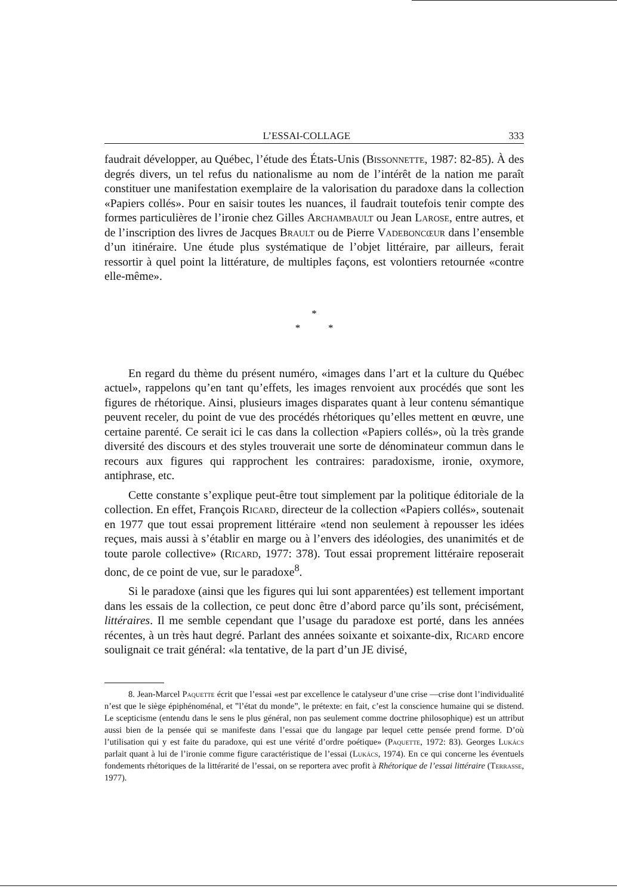L’ESSAI-COLLAGE 333
faudrait développer, au Québec, l’étude des États-Unis (Bissonnette, 1987: 82-85). À des degrés divers, un tel refus du nationalisme au nom de l’intérêt de la nation me paraît constituer une manifestation exemplaire de la valorisation du paradoxe dans la collection «Papiers collés». Pour en saisir toutes les nuances, il faudrait toutefois tenir compte des formes particulières de l’ironie chez Gilles Archambault ou Jean Larose, entre autres, et de l’inscription des livres de Jacques Brault ou de Pierre Vadeboncœur dans l’ensemble d’un itinéraire. Une étude plus systématique de l’objet littéraire, par ailleurs, ferait ressortir à quel point la littérature, de multiples façons, est volontiers retournée «contre elle-même».
*
* *
En regard du thème du présent numéro, «images dans l’art et la culture du Québec actuel», rappelons qu’en tant qu’effets, les images renvoient aux procédés que sont les figures de rhétorique. Ainsi, plusieurs images disparates quant à leur contenu sémantique peuvent receler, du point de vue des procédés rhétoriques qu’elles mettent en œuvre, une certaine parenté. Ce serait ici le cas dans la collection «Papiers collés», où la très grande diversité des discours et des styles trouverait une sorte de dénominateur commun dans le recours aux figures qui rapprochent les contraires: paradoxisme, ironie, oxymore, antiphrase, etc.
Cette constante s’explique peut-être tout simplement par la politique éditoriale de la collection. En effet, François Ricard, directeur de la collection «Papiers collés», soutenait en 1977 que tout essai proprement littéraire «tend non seulement à repousser les idées reçues, mais aussi à s’établir en marge ou à l’envers des idéologies, des unanimités et de toute parole collective» (Ricard, 1977: 378). Tout essai proprement littéraire reposerait donc, de ce point de vue, sur le paradoxe<sup>8</sup>.
Si le paradoxe (ainsi que les figures qui lui sont apparentées) est tellement important dans les essais de la collection, ce peut donc être d’abord parce qu’ils sont, précisément, littéraires. Il me semble cependant que l’usage du paradoxe est porté, dans les années récentes, à un très haut degré. Parlant des années soixante et soixante-dix, Ricard encore soulignait ce trait général: «la tentative, de la part d’un JE divisé,
8. Jean-Marcel Paquette écrit que l’essai «est par excellence le catalyseur d’une crise —crise dont l’individualité n’est que le siège épiphénoménal, et ‟l’état du monde”, le prétexte: en fait, c’est la conscience humaine qui se distend. Le scepticisme (entendu dans le sens le plus général, non pas seulement comme doctrine philosophique) est un attribut aussi bien de la pensée qui se manifeste dans l’essai que du langage par lequel cette pensée prend forme. D’où l’utilisation qui y est faite du paradoxe, qui est une vérité d’ordre poétique» (Paquette, 1972: 83). Georges Lukács parlait quant à lui de l’ironie comme figure caractéristique de l’essai (Lukács, 1974). En ce qui concerne les éventuels fondements rhétoriques de la littérarité de l’essai, on se reportera avec profit à Rhétorique de l’essai littéraire (Terrasse, 1977).